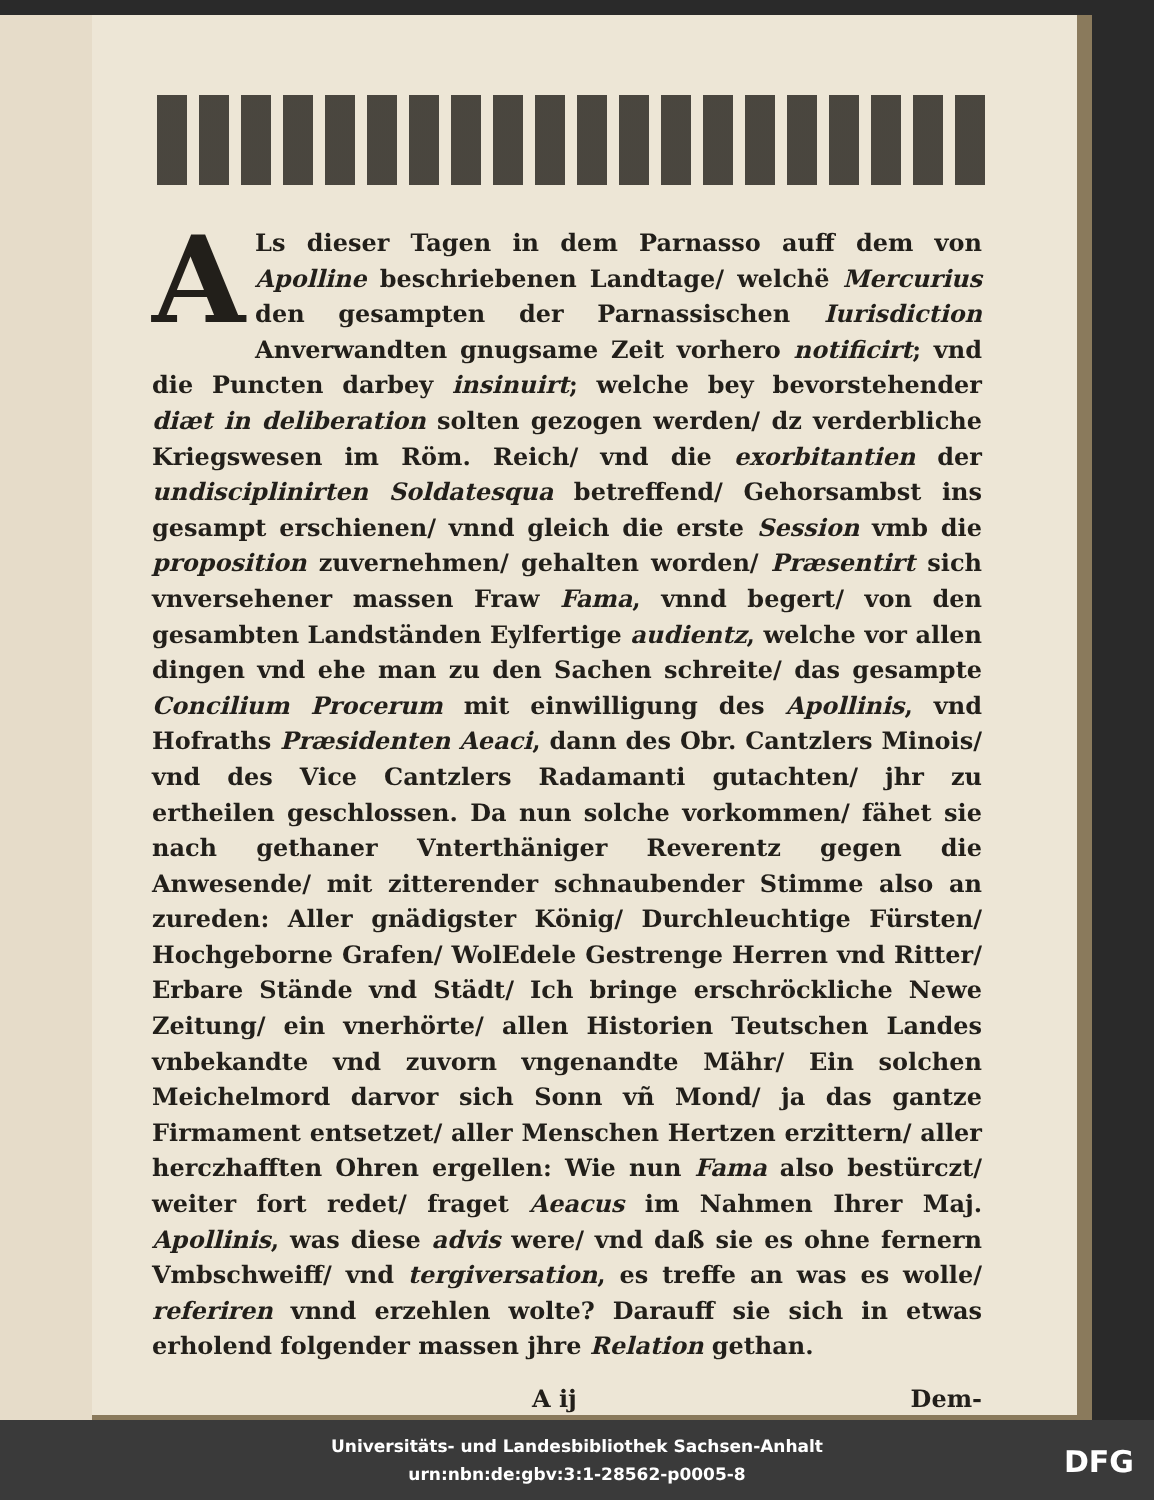ALs dieser Tagen in dem Parnasso auff dem von Apolline beschriebenen Landtage/ welchë Mercurius den gesampten der Parnassischen Iurisdiction Anverwandten gnugsame Zeit vorhero notificirt; vnd die Puncten darbey insinuirt; welche bey bevorstehender diæt in deliberation solten gezogen werden/ dz verderbliche Kriegswesen im Röm. Reich/ vnd die exorbitantien der undisciplinirten Soldatesqua betreffend/ Gehorsambst ins gesampt erschienen/ vnnd gleich die erste Session vmb die proposition zuvernehmen/ gehalten worden/ Præsentirt sich vnversehener massen Fraw Fama, vnnd begert/ von den gesambten Landständen Eylfertige audientz, welche vor allen dingen vnd ehe man zu den Sachen schreite/ das gesampte Concilium Procerum mit einwilligung des Apollinis, vnd Hofraths Præsidenten Aeaci, dann des Obr. Cantzlers Minois/ vnd des Vice Cantzlers Radamanti gutachten/ jhr zu ertheilen geschlossen. Da nun solche vorkommen/ fähet sie nach gethaner Vnterthäniger Reverentz gegen die Anwesende/ mit zitterender schnaubender Stimme also an zureden: Aller gnädigster König/ Durchleuchtige Fürsten/ Hochgeborne Grafen/ WolEdele Gestrenge Herren vnd Ritter/ Erbare Stände vnd Städt/ Ich bringe erschröckliche Newe Zeitung/ ein vnerhörte/ allen Historien Teutschen Landes vnbekandte vnd zuvorn vngenandte Mähr/ Ein solchen Meichelmord darvor sich Sonn vñ Mond/ ja das gantze Firmament entsetzet/ aller Menschen Hertzen erzittern/ aller herczhafften Ohren ergellen: Wie nun Fama also bestürczt/ weiter fort redet/ fraget Aeacus im Nahmen Ihrer Maj. Apollinis, was diese advis were/ vnd daß sie es ohne fernern Vmbschweiff/ vnd tergiversation, es treffe an was es wolle/ referiren vnnd erzehlen wolte? Darauff sie sich in etwas erholend folgender massen jhre Relation gethan.
A ij Dem-
Universitäts- und Landesbibliothek Sachsen-Anhalt
urn:nbn:de:gbv:3:1-28562-p0005-8
DFG